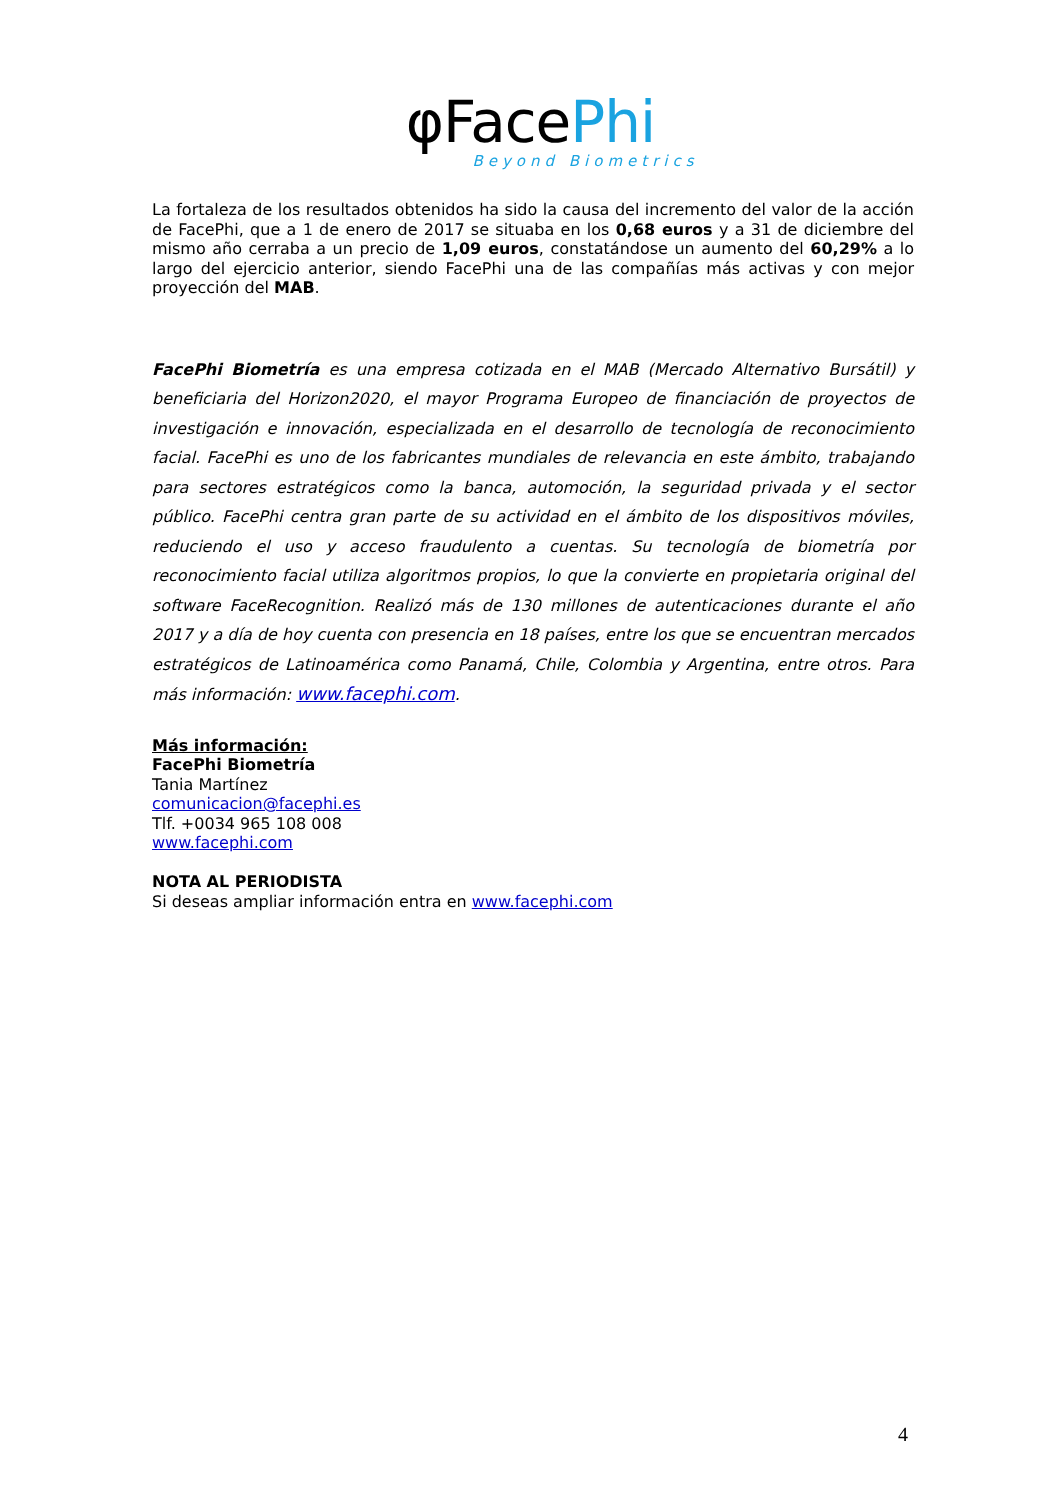φFacePhi
Beyond Biometrics
La fortaleza de los resultados obtenidos ha sido la causa del incremento del valor de la acción de FacePhi, que a 1 de enero de 2017 se situaba en los 0,68 euros y a 31 de diciembre del mismo año cerraba a un precio de 1,09 euros, constatándose un aumento del 60,29% a lo largo del ejercicio anterior, siendo FacePhi una de las compañías más activas y con mejor proyección del MAB.
FacePhi Biometría es una empresa cotizada en el MAB (Mercado Alternativo Bursátil) y beneficiaria del Horizon2020, el mayor Programa Europeo de financiación de proyectos de investigación e innovación, especializada en el desarrollo de tecnología de reconocimiento facial. FacePhi es uno de los fabricantes mundiales de relevancia en este ámbito, trabajando para sectores estratégicos como la banca, automoción, la seguridad privada y el sector público. FacePhi centra gran parte de su actividad en el ámbito de los dispositivos móviles, reduciendo el uso y acceso fraudulento a cuentas. Su tecnología de biometría por reconocimiento facial utiliza algoritmos propios, lo que la convierte en propietaria original del software FaceRecognition. Realizó más de 130 millones de autenticaciones durante el año 2017 y a día de hoy cuenta con presencia en 18 países, entre los que se encuentran mercados estratégicos de Latinoamérica como Panamá, Chile, Colombia y Argentina, entre otros. Para más información: www.facephi.com.
Más información:
FacePhi Biometría
Tania Martínez
comunicacion@facephi.es
Tlf. +0034 965 108 008
www.facephi.com
NOTA AL PERIODISTA
Si deseas ampliar información entra en www.facephi.com
4